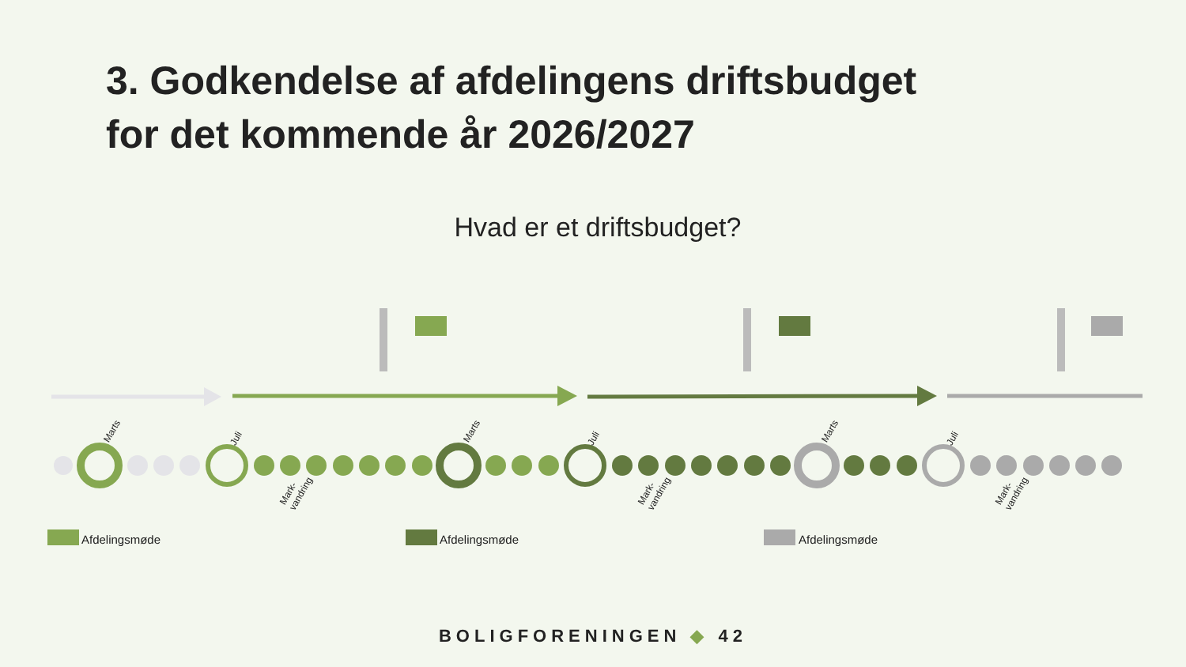3. Godkendelse af afdelingens driftsbudget
for det kommende år 2026/2027
Hvad er et driftsbudget?
Marts Juli Marts Juli Marts Juli
Mark-
vandring
Mark-
vandring
Mark-
vandring
Afdelingsmøde Afdelingsmøde Afdelingsmøde
BOLIGFORENINGEN ◆ 42